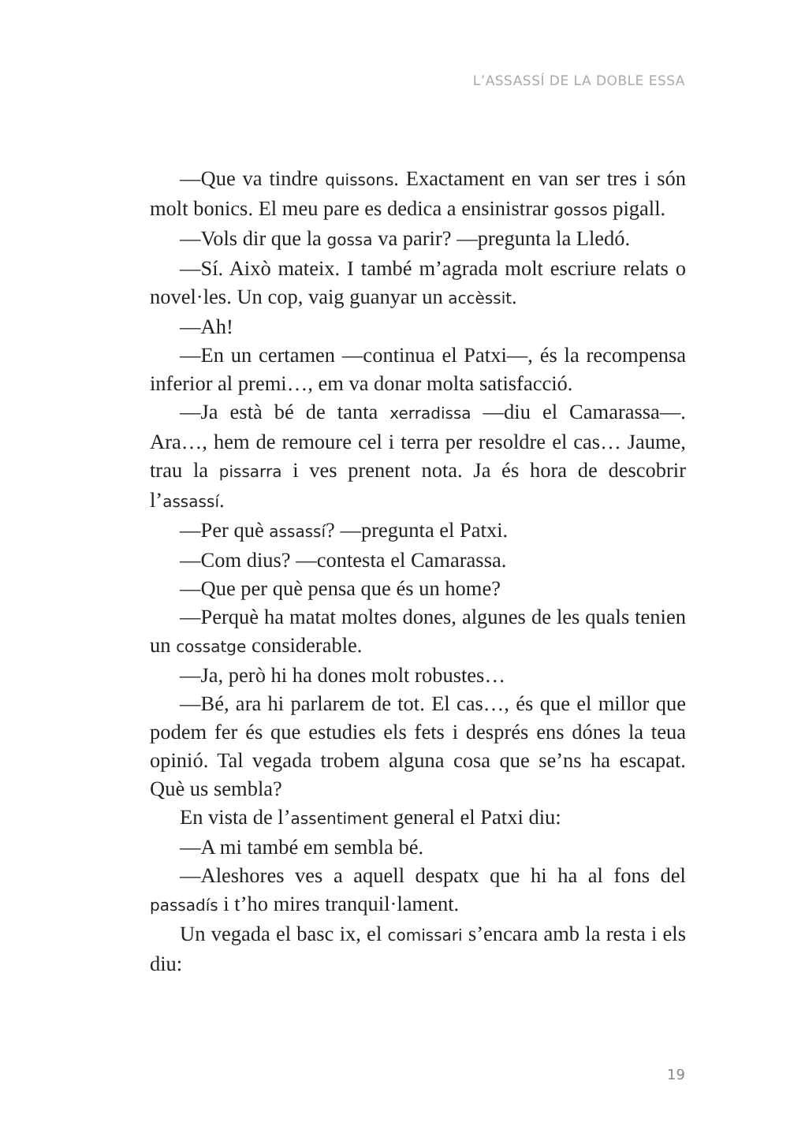L’ASSASSÍ DE LA DOBLE ESSA
—Que va tindre quissons. Exactament en van ser tres i són molt bonics. El meu pare es dedica a ensinistrar gossos pigall.
—Vols dir que la gossa va parir? —pregunta la Lledó.
—Sí. Això mateix. I també m’agrada molt escriure relats o novel·les. Un cop, vaig guanyar un accèssit.
—Ah!
—En un certamen —continua el Patxi—, és la recompensa inferior al premi…, em va donar molta satisfacció.
—Ja està bé de tanta xerradissa —diu el Camarassa—. Ara…, hem de remoure cel i terra per resoldre el cas… Jaume, trau la pissarra i ves prenent nota. Ja és hora de descobrir l’assassí.
—Per què assassí? —pregunta el Patxi.
—Com dius? —contesta el Camarassa.
—Que per què pensa que és un home?
—Perquè ha matat moltes dones, algunes de les quals tenien un cossatge considerable.
—Ja, però hi ha dones molt robustes…
—Bé, ara hi parlarem de tot. El cas…, és que el millor que podem fer és que estudies els fets i després ens dónes la teua opinió. Tal vegada trobem alguna cosa que se’ns ha escapat. Què us sembla?
En vista de l’assentiment general el Patxi diu:
—A mi també em sembla bé.
—Aleshores ves a aquell despatx que hi ha al fons del passadís i t’ho mires tranquil·lament.
Un vegada el basc ix, el comissari s’encara amb la resta i els diu:
19